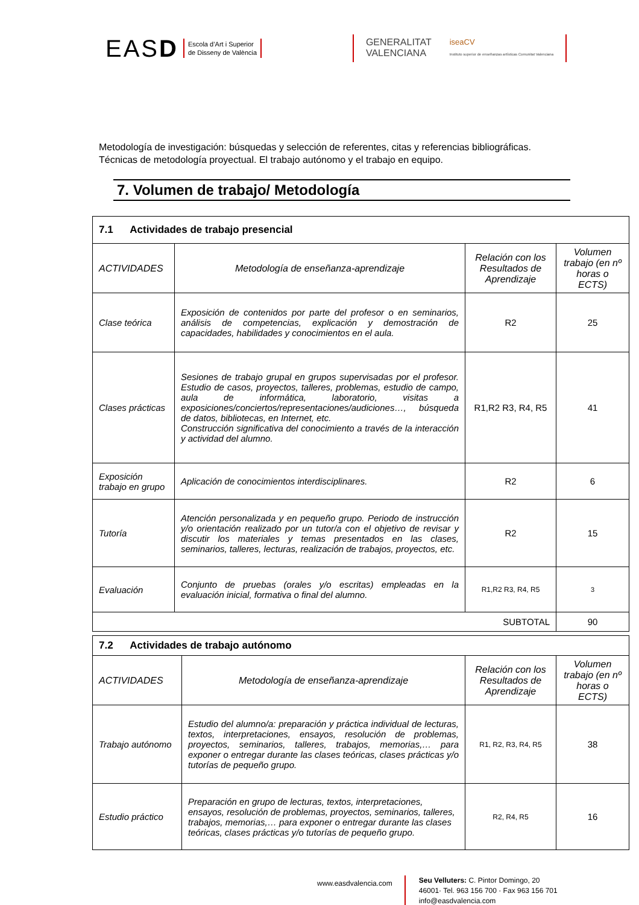EASD Escola d’Art i Superior
de Disseny de València
GENERALITAT
VALENCIANA iseaCV
Instituto superior de enseñanzas artísticas Comunitat Valenciana
Metodología de investigación: búsquedas y selección de referentes, citas y referencias bibliográficas.
Técnicas de metodología proyectual. El trabajo autónomo y el trabajo en equipo.
7. Volumen de trabajo/ Metodología
| 7.1 Actividades de trabajo presencial | | | |
| ACTIVIDADES | Metodología de enseñanza-aprendizaje | Relación con los Resultados de Aprendizaje | Volumen trabajo (en nº horas o ECTS) |
| Clase teórica | Exposición de contenidos por parte del profesor o en seminarios, análisis de competencias, explicación y demostración de capacidades, habilidades y conocimientos en el aula. | R2 | 25 |
| Clases prácticas | Sesiones de trabajo grupal en grupos supervisadas por el profesor. Estudio de casos, proyectos, talleres, problemas, estudio de campo, aula de informática, laboratorio, visitas a exposiciones/conciertos/representaciones/audiciones…, búsqueda de datos, bibliotecas, en Internet, etc. Construcción significativa del conocimiento a través de la interacción y actividad del alumno. | R1,R2 R3, R4, R5 | 41 |
| Exposición trabajo en grupo | Aplicación de conocimientos interdisciplinares. | R2 | 6 |
| Tutoría | Atención personalizada y en pequeño grupo. Periodo de instrucción y/o orientación realizado por un tutor/a con el objetivo de revisar y discutir los materiales y temas presentados en las clases, seminarios, talleres, lecturas, realización de trabajos, proyectos, etc. | R2 | 15 |
| Evaluación | Conjunto de pruebas (orales y/o escritas) empleadas en la evaluación inicial, formativa o final del alumno. | R1,R2 R3, R4, R5 | 3 |
| SUBTOTAL | | | 90 |
| 7.2 Actividades de trabajo autónomo | | | |
| ACTIVIDADES | Metodología de enseñanza-aprendizaje | Relación con los Resultados de Aprendizaje | Volumen trabajo (en nº horas o ECTS) |
| Trabajo autónomo | Estudio del alumno/a: preparación y práctica individual de lecturas, textos, interpretaciones, ensayos, resolución de problemas, proyectos, seminarios, talleres, trabajos, memorias,… para exponer o entregar durante las clases teóricas, clases prácticas y/o tutorías de pequeño grupo. | R1, R2, R3, R4, R5 | 38 |
| Estudio práctico | Preparación en grupo de lecturas, textos, interpretaciones, ensayos, resolución de problemas, proyectos, seminarios, talleres, trabajos, memorias,… para exponer o entregar durante las clases teóricas, clases prácticas y/o tutorías de pequeño grupo. | R2, R4, R5 | 16 |
www.easdvalencia.com
Seu Velluters: C. Pintor Domingo, 20
46001· Tel. 963 156 700 · Fax 963 156 701
info@easdvalencia.com